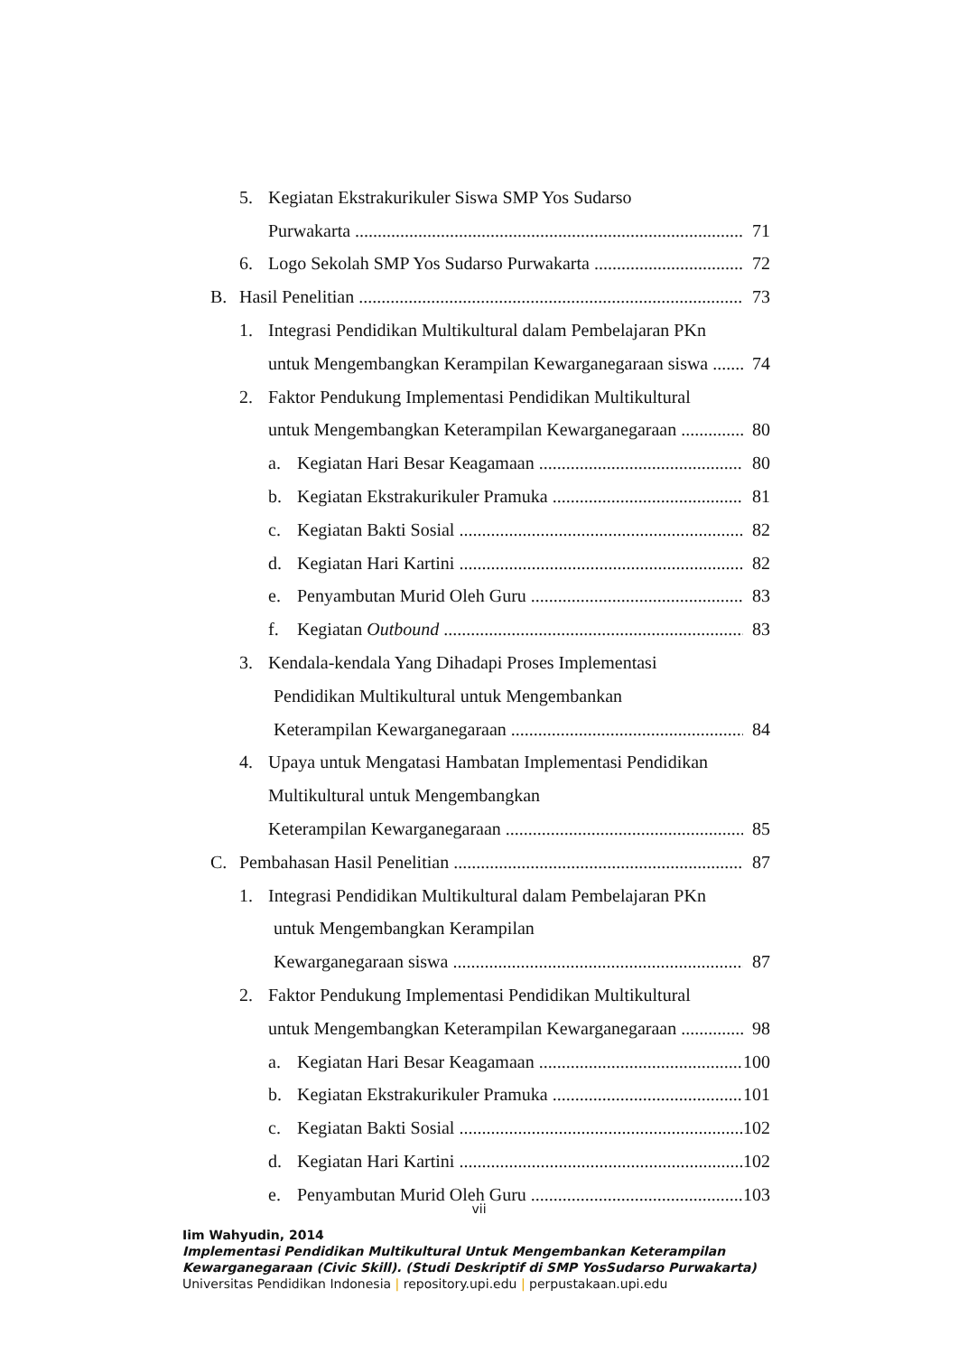5. Kegiatan Ekstrakurikuler Siswa SMP Yos Sudarso
Purwakarta 71
6. Logo Sekolah SMP Yos Sudarso Purwakarta 72
B. Hasil Penelitian 73
1. Integrasi Pendidikan Multikultural dalam Pembelajaran PKn
untuk Mengembangkan Kerampilan Kewarganegaraan siswa 74
2. Faktor Pendukung Implementasi Pendidikan Multikultural
untuk Mengembangkan Keterampilan Kewarganegaraan 80
a. Kegiatan Hari Besar Keagamaan 80
b. Kegiatan Ekstrakurikuler Pramuka 81
c. Kegiatan Bakti Sosial 82
d. Kegiatan Hari Kartini 82
e. Penyambutan Murid Oleh Guru 83
f. Kegiatan Outbound 83
3. Kendala-kendala Yang Dihadapi Proses Implementasi
Pendidikan Multikultural untuk Mengembankan
Keterampilan Kewarganegaraan 84
4. Upaya untuk Mengatasi Hambatan Implementasi Pendidikan
Multikultural untuk Mengembangkan
Keterampilan Kewarganegaraan 85
C. Pembahasan Hasil Penelitian 87
1. Integrasi Pendidikan Multikultural dalam Pembelajaran PKn
untuk Mengembangkan Kerampilan
Kewarganegaraan siswa 87
2. Faktor Pendukung Implementasi Pendidikan Multikultural
untuk Mengembangkan Keterampilan Kewarganegaraan 98
a. Kegiatan Hari Besar Keagamaan 100
b. Kegiatan Ekstrakurikuler Pramuka 101
c. Kegiatan Bakti Sosial 102
d. Kegiatan Hari Kartini 102
e. Penyambutan Murid Oleh Guru 103
vii
Iim Wahyudin, 2014
Implementasi Pendidikan Multikultural Untuk Mengembankan Keterampilan
Kewarganegaraan (Civic Skill). (Studi Deskriptif di SMP YosSudarso Purwakarta)
Universitas Pendidikan Indonesia | repository.upi.edu | perpustakaan.upi.edu